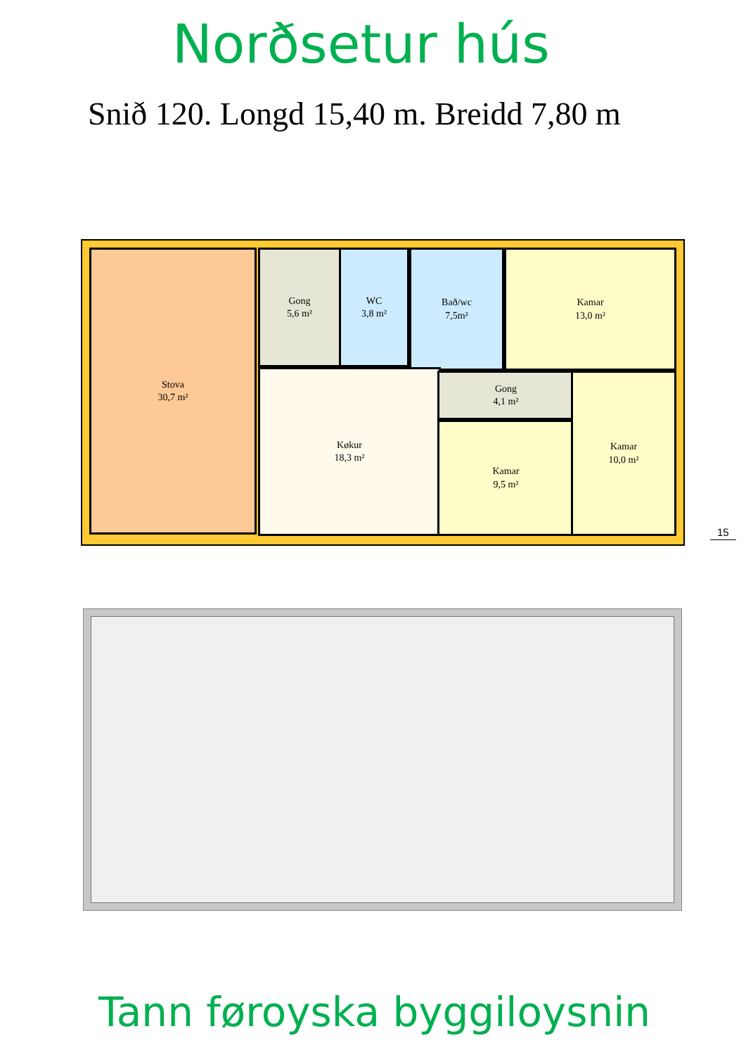Norðsetur hús
Snið 120. Longd 15,40 m. Breidd 7,80 m
Stova
30,7 m²
Gong
5,6 m²
WC
3,8 m²
Bað/wc
7,5m²
Kamar
13,0 m²
Køkur
18,3 m²
Gong
4,1 m²
Kamar
9,5 m²
Kamar
10,0 m²
15
Tann føroyska byggiloysnin